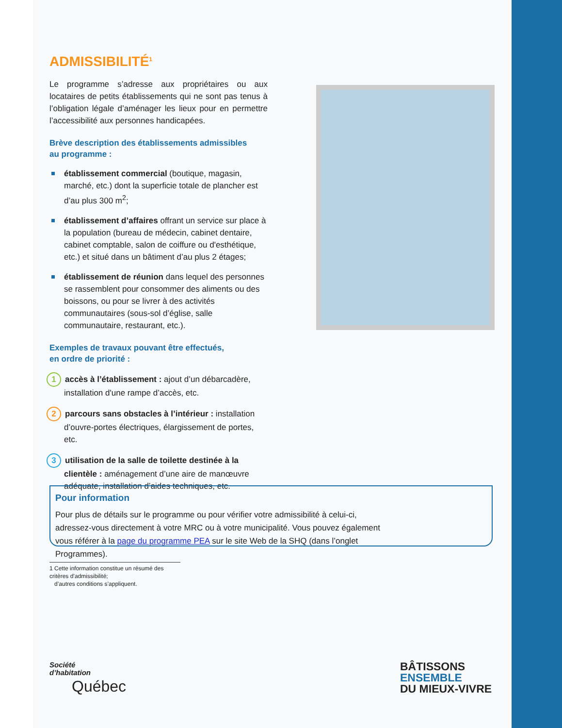ADMISSIBILITÉ<sup>1</sup>
Le programme s’adresse aux propriétaires ou aux locataires de petits établissements qui ne sont pas tenus à l’obligation légale d’aménager les lieux pour en permettre l’accessibilité aux personnes handicapées.
Brève description des établissements admissibles
au programme :
établissement commercial (boutique, magasin, marché, etc.) dont la superficie totale de plancher est d’au plus 300 m<sup>2</sup>;
établissement d’affaires offrant un service sur place à la population (bureau de médecin, cabinet dentaire, cabinet comptable, salon de coiffure ou d'esthétique, etc.) et situé dans un bâtiment d’au plus 2 étages;
établissement de réunion dans lequel des personnes se rassemblent pour consommer des aliments ou des boissons, ou pour se livrer à des activités communautaires (sous-sol d’église, salle communautaire, restaurant, etc.).
Exemples de travaux pouvant être effectués,
en ordre de priorité :
1 accès à l’établissement : ajout d’un débarcadère, installation d'une rampe d’accès, etc.
2 parcours sans obstacles à l’intérieur : installation d’ouvre-portes électriques, élargissement de portes, etc.
3 utilisation de la salle de toilette destinée à la clientèle : aménagement d’une aire de manœuvre adéquate, installation d’aides techniques, etc.
Pour information
Pour plus de détails sur le programme ou pour vérifier votre admissibilité à celui-ci, adressez-vous directement à votre MRC ou à votre municipalité. Vous pouvez également vous référer à la page du programme PEA sur le site Web de la SHQ (dans l’onglet Programmes).
1 Cette information constitue un résumé des critères d’admissibilité;
d’autres conditions s’appliquent.
Société
d’habitation
Québec
BÂTISSONS
ENSEMBLE
DU MIEUX-VIVRE